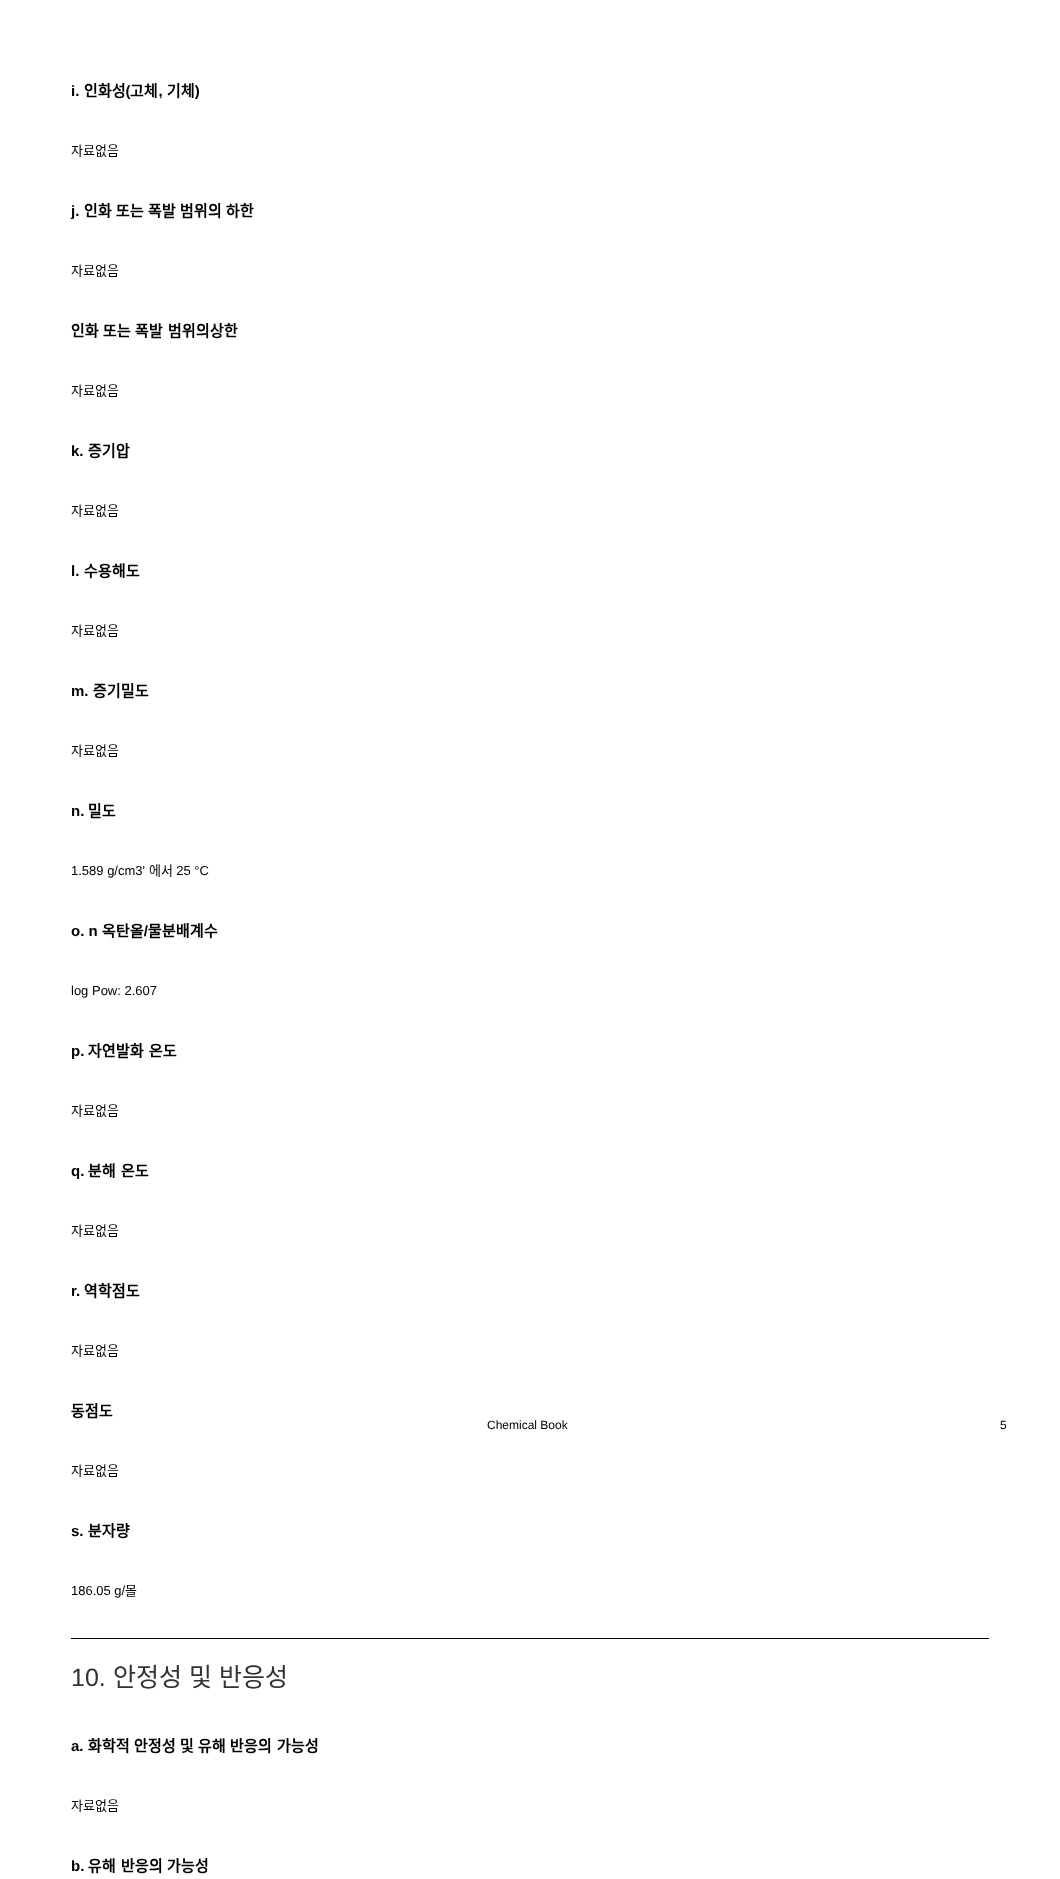i. 인화성(고체, 기체)
자료없음
j. 인화 또는 폭발 범위의 하한
자료없음
인화 또는 폭발 범위의상한
자료없음
k. 증기압
자료없음
l. 수용해도
자료없음
m. 증기밀도
자료없음
n. 밀도
1.589 g/cm3' 에서 25 °C
o. n 옥탄올/물분배계수
log Pow: 2.607
p. 자연발화 온도
자료없음
q. 분해 온도
자료없음
r. 역학점도
자료없음
동점도
자료없음
s. 분자량
186.05 g/몰
10. 안정성 및 반응성
a. 화학적 안정성 및 유해 반응의 가능성
자료없음
b. 유해 반응의 가능성
Chemical Book 5